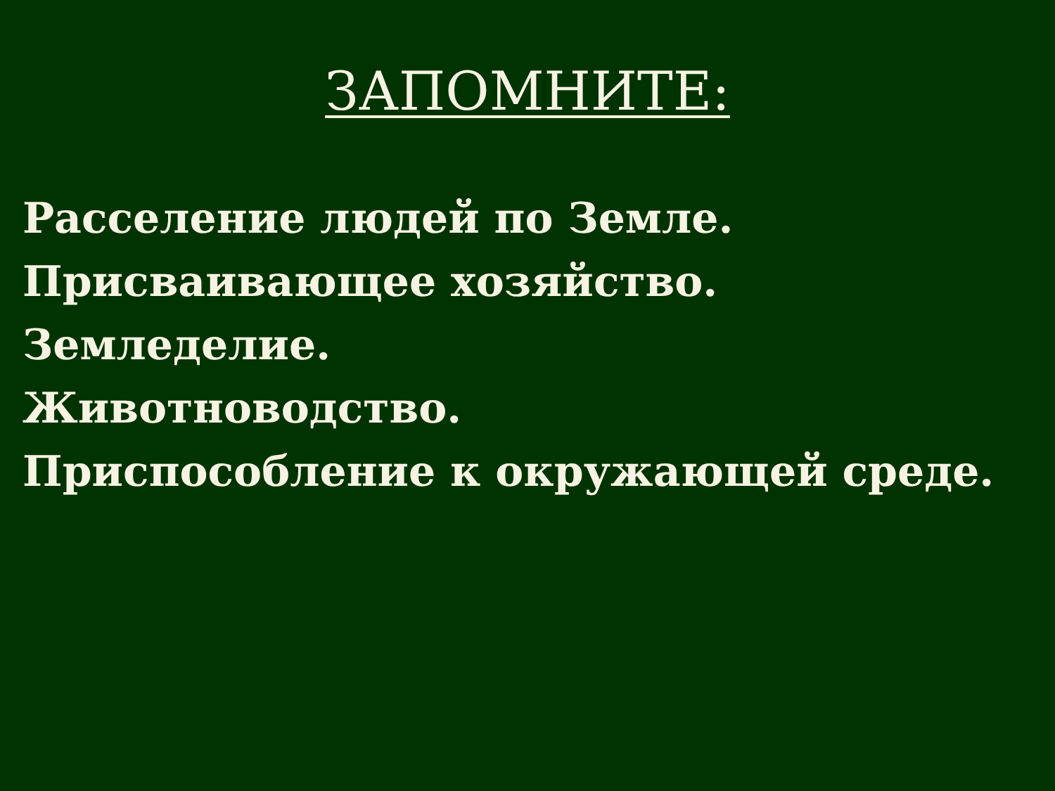ЗАПОМНИТЕ:
Расселение людей по Земле.
Присваивающее хозяйство.
Земледелие.
Животноводство.
Приспособление к окружающей среде.